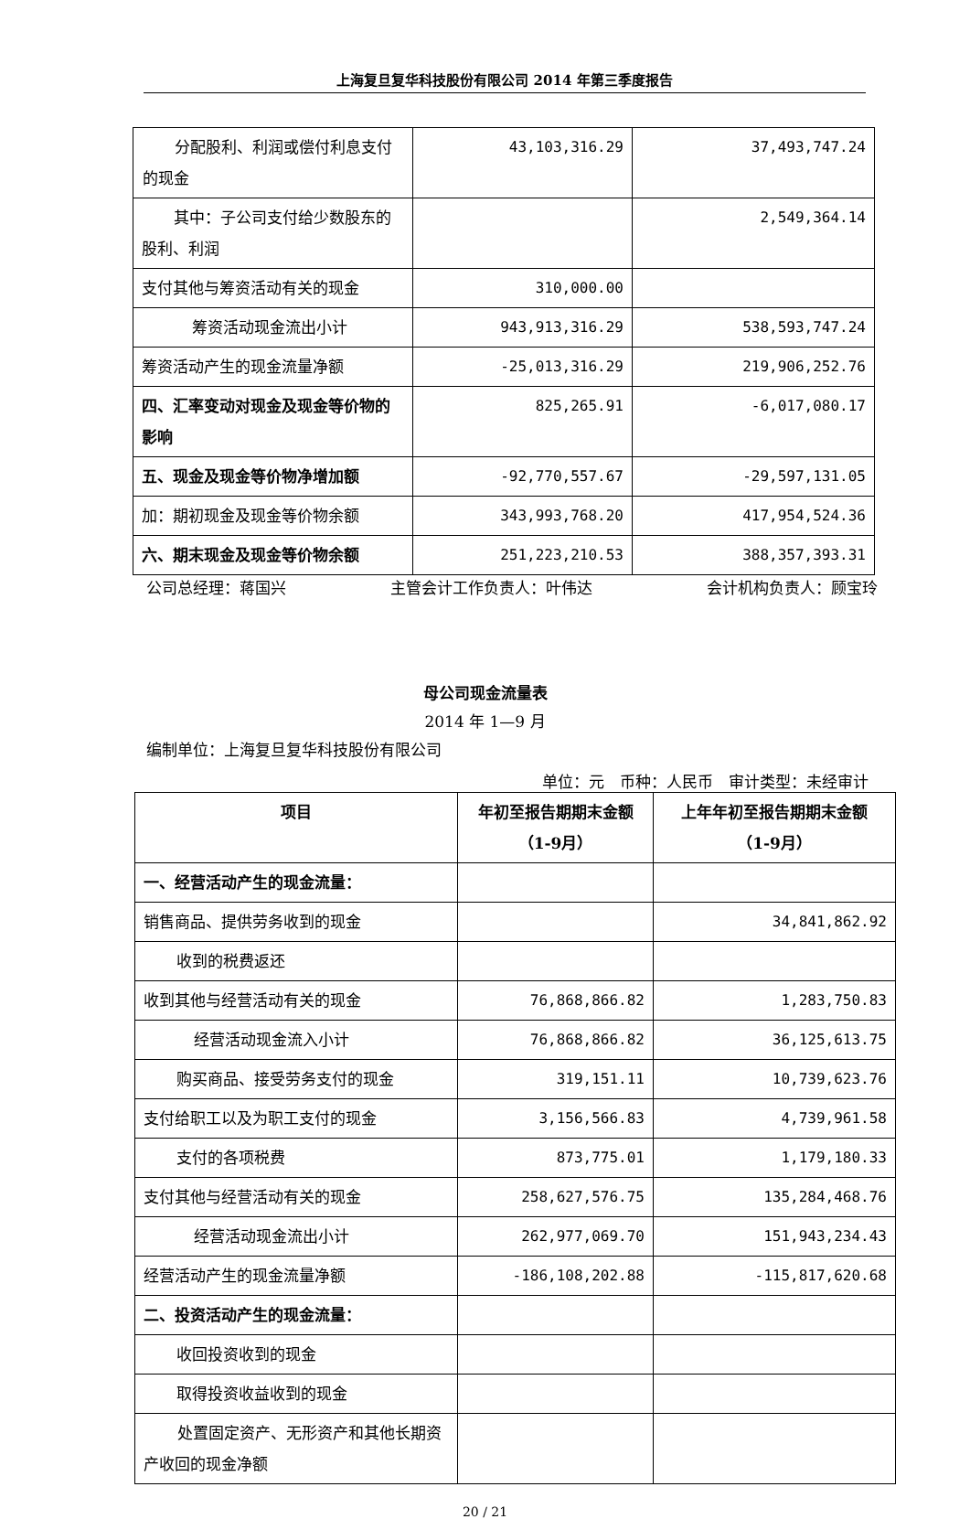上海复旦复华科技股份有限公司 2014 年第三季度报告
| 分配股利、利润或偿付利息支付的现金 | 43,103,316.29 | 37,493,747.24 |
| 其中：子公司支付给少数股东的股利、利润 | | 2,549,364.14 |
| 支付其他与筹资活动有关的现金 | 310,000.00 | |
| 筹资活动现金流出小计 | 943,913,316.29 | 538,593,747.24 |
| 筹资活动产生的现金流量净额 | -25,013,316.29 | 219,906,252.76 |
| 四、汇率变动对现金及现金等价物的影响 | 825,265.91 | -6,017,080.17 |
| 五、现金及现金等价物净增加额 | -92,770,557.67 | -29,597,131.05 |
| 加：期初现金及现金等价物余额 | 343,993,768.20 | 417,954,524.36 |
| 六、期末现金及现金等价物余额 | 251,223,210.53 | 388,357,393.31 |
公司总经理：蒋国兴 主管会计工作负责人：叶伟达 会计机构负责人：顾宝玲
母公司现金流量表
2014 年 1—9 月
编制单位：上海复旦复华科技股份有限公司
单位：元　币种：人民币　审计类型：未经审计
| 项目 | 年初至报告期期末金额 （1-9月） | 上年年初至报告期期末金额 （1-9月） |
| --- | --- | --- |
| 一、经营活动产生的现金流量： | | |
| 销售商品、提供劳务收到的现金 | | 34,841,862.92 |
| 收到的税费返还 | | |
| 收到其他与经营活动有关的现金 | 76,868,866.82 | 1,283,750.83 |
| 经营活动现金流入小计 | 76,868,866.82 | 36,125,613.75 |
| 购买商品、接受劳务支付的现金 | 319,151.11 | 10,739,623.76 |
| 支付给职工以及为职工支付的现金 | 3,156,566.83 | 4,739,961.58 |
| 支付的各项税费 | 873,775.01 | 1,179,180.33 |
| 支付其他与经营活动有关的现金 | 258,627,576.75 | 135,284,468.76 |
| 经营活动现金流出小计 | 262,977,069.70 | 151,943,234.43 |
| 经营活动产生的现金流量净额 | -186,108,202.88 | -115,817,620.68 |
| 二、投资活动产生的现金流量： | | |
| 收回投资收到的现金 | | |
| 取得投资收益收到的现金 | | |
| 处置固定资产、无形资产和其他长期资产收回的现金净额 | | |
20 / 21